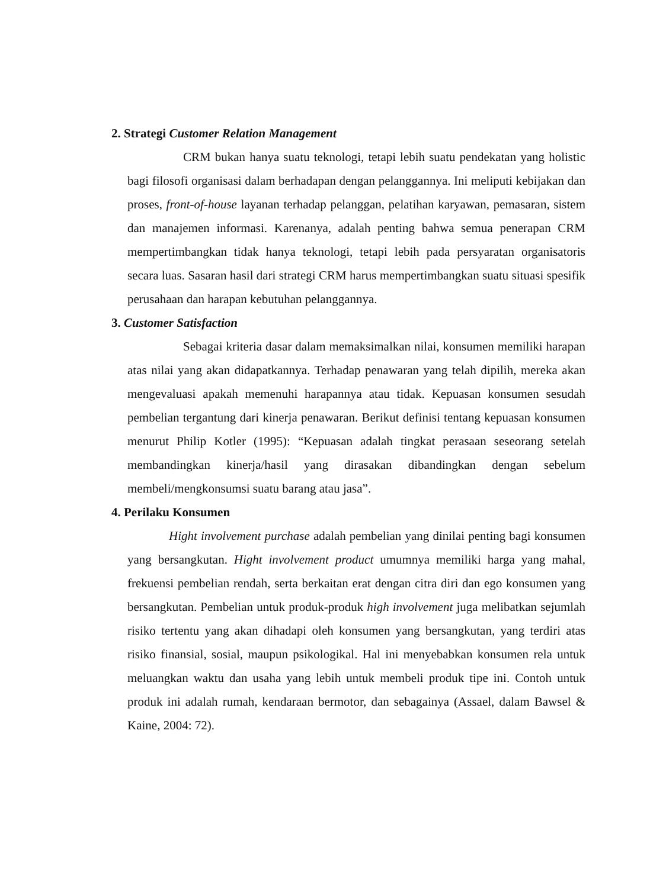2. Strategi Customer Relation Management
CRM bukan hanya suatu teknologi, tetapi lebih suatu pendekatan yang holistic bagi filosofi organisasi dalam berhadapan dengan pelanggannya. Ini meliputi kebijakan dan proses, front-of-house layanan terhadap pelanggan, pelatihan karyawan, pemasaran, sistem dan manajemen informasi. Karenanya, adalah penting bahwa semua penerapan CRM mempertimbangkan tidak hanya teknologi, tetapi lebih pada persyaratan organisatoris secara luas. Sasaran hasil dari strategi CRM harus mempertimbangkan suatu situasi spesifik perusahaan dan harapan kebutuhan pelanggannya.
3. Customer Satisfaction
Sebagai kriteria dasar dalam memaksimalkan nilai, konsumen memiliki harapan atas nilai yang akan didapatkannya. Terhadap penawaran yang telah dipilih, mereka akan mengevaluasi apakah memenuhi harapannya atau tidak. Kepuasan konsumen sesudah pembelian tergantung dari kinerja penawaran. Berikut definisi tentang kepuasan konsumen menurut Philip Kotler (1995): “Kepuasan adalah tingkat perasaan seseorang setelah membandingkan kinerja/hasil yang dirasakan dibandingkan dengan sebelum membeli/mengkonsumsi suatu barang atau jasa”.
4. Perilaku Konsumen
Hight involvement purchase adalah pembelian yang dinilai penting bagi konsumen yang bersangkutan. Hight involvement product umumnya memiliki harga yang mahal, frekuensi pembelian rendah, serta berkaitan erat dengan citra diri dan ego konsumen yang bersangkutan. Pembelian untuk produk-produk high involvement juga melibatkan sejumlah risiko tertentu yang akan dihadapi oleh konsumen yang bersangkutan, yang terdiri atas risiko finansial, sosial, maupun psikologikal. Hal ini menyebabkan konsumen rela untuk meluangkan waktu dan usaha yang lebih untuk membeli produk tipe ini. Contoh untuk produk ini adalah rumah, kendaraan bermotor, dan sebagainya (Assael, dalam Bawsel & Kaine, 2004: 72).